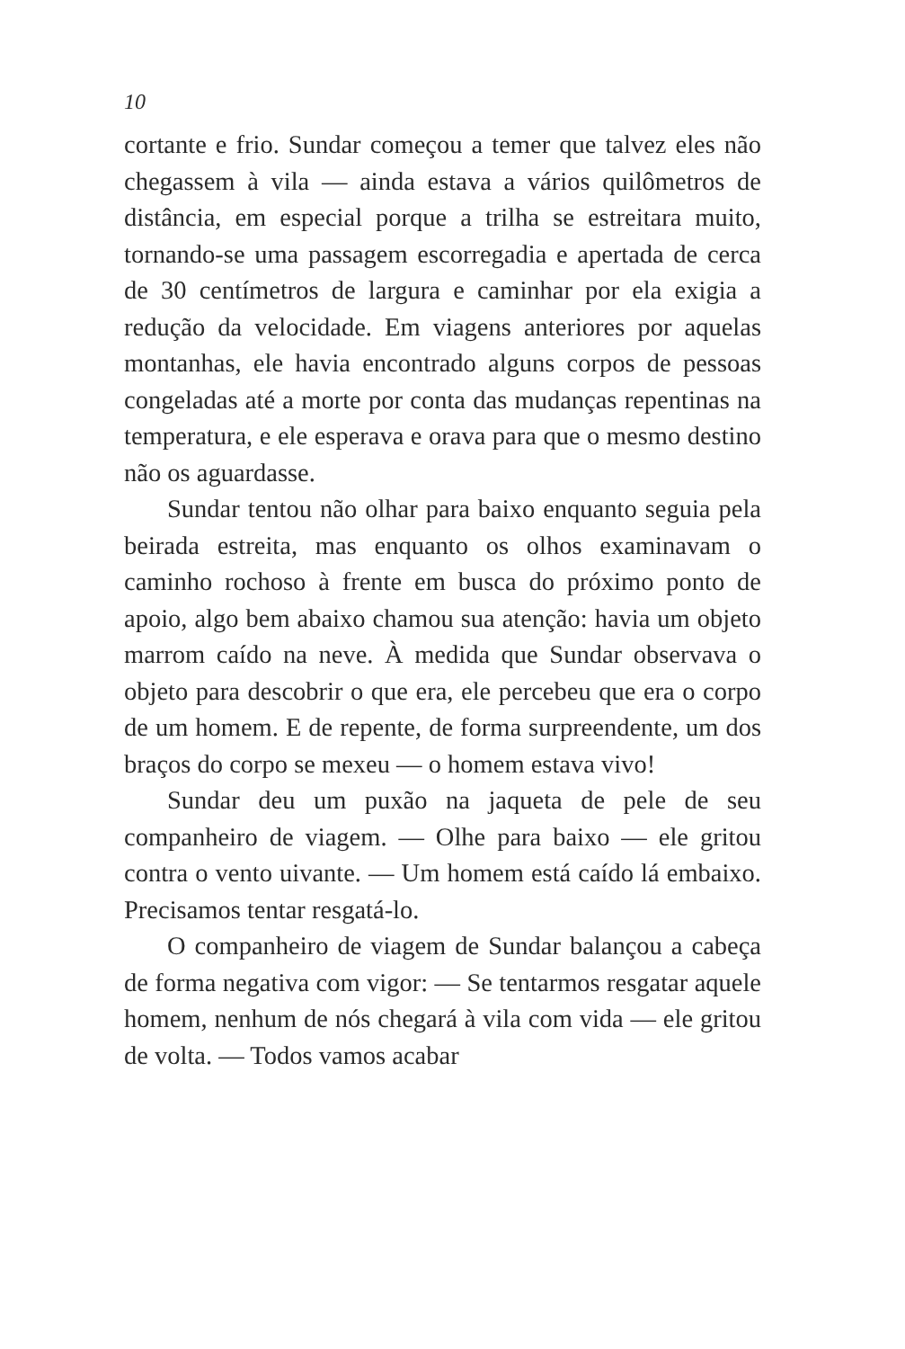10
cortante e frio. Sundar começou a temer que talvez eles não chegassem à vila — ainda estava a vários quilômetros de distância, em especial porque a trilha se estreitara muito, tornando-se uma passagem escorregadia e apertada de cerca de 30 centímetros de largura e caminhar por ela exigia a redução da velocidade. Em viagens anteriores por aquelas montanhas, ele havia encontrado alguns corpos de pessoas congeladas até a morte por conta das mudanças repentinas na temperatura, e ele esperava e orava para que o mesmo destino não os aguardasse.
Sundar tentou não olhar para baixo enquanto seguia pela beirada estreita, mas enquanto os olhos examinavam o caminho rochoso à frente em busca do próximo ponto de apoio, algo bem abaixo chamou sua atenção: havia um objeto marrom caído na neve. À medida que Sundar observava o objeto para descobrir o que era, ele percebeu que era o corpo de um homem. E de repente, de forma surpreendente, um dos braços do corpo se mexeu — o homem estava vivo!
Sundar deu um puxão na jaqueta de pele de seu companheiro de viagem. — Olhe para baixo — ele gritou contra o vento uivante. — Um homem está caído lá embaixo. Precisamos tentar resgatá-lo.
O companheiro de viagem de Sundar balançou a cabeça de forma negativa com vigor: — Se tentarmos resgatar aquele homem, nenhum de nós chegará à vila com vida — ele gritou de volta. — Todos vamos acabar